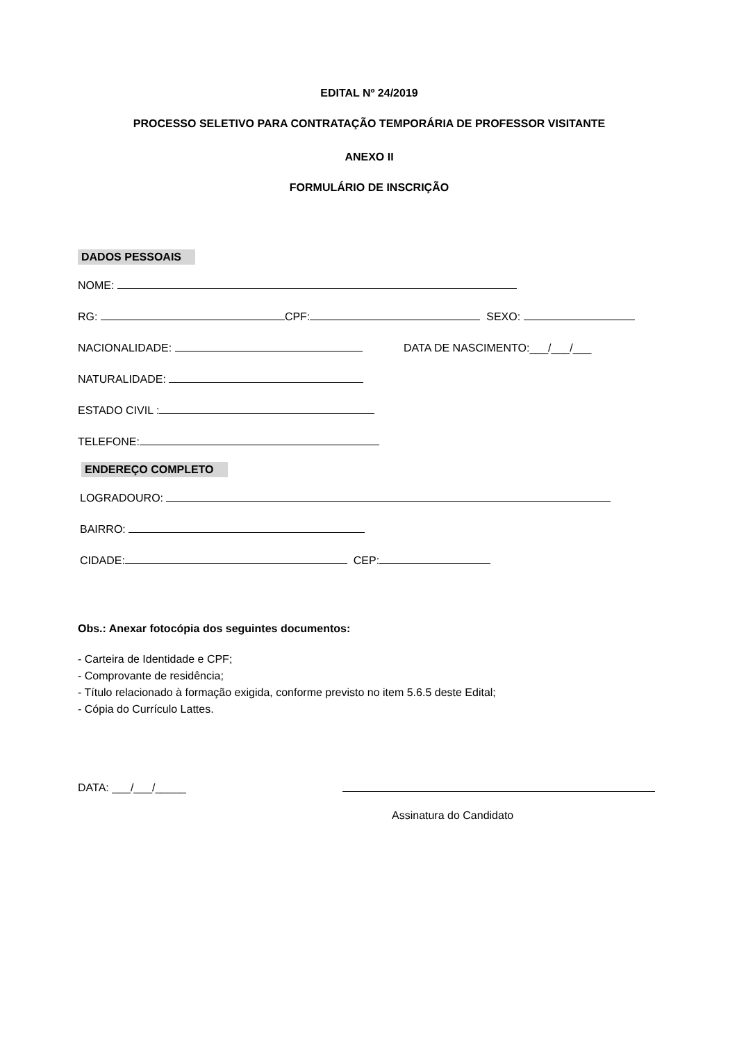EDITAL Nº 24/2019
PROCESSO SELETIVO PARA CONTRATAÇÃO TEMPORÁRIA DE PROFESSOR VISITANTE
ANEXO II
FORMULÁRIO DE INSCRIÇÃO
DADOS PESSOAIS
NOME:
RG: CPF: SEXO:
NACIONALIDADE: DATA DE NASCIMENTO:___/___/___
NATURALIDADE:
ESTADO CIVIL :
TELEFONE:
ENDEREÇO COMPLETO
LOGRADOURO:
BAIRRO:
CIDADE: CEP:
Obs.: Anexar fotocópia dos seguintes documentos:
- Carteira de Identidade e CPF;
- Comprovante de residência;
- Título relacionado à formação exigida, conforme previsto no item 5.6.5 deste Edital;
- Cópia do Currículo Lattes.
DATA: ___/___/_____
Assinatura do Candidato